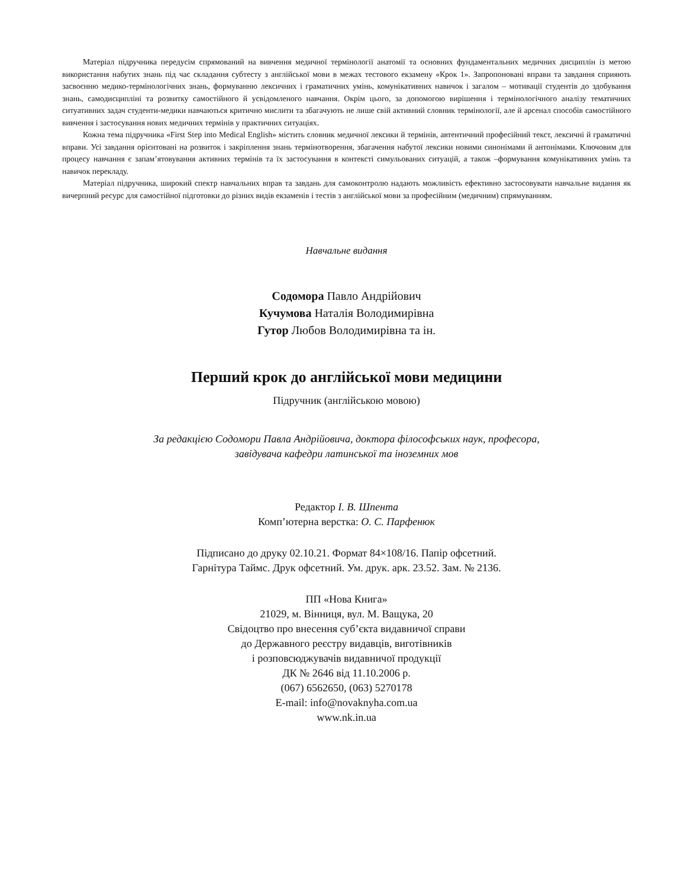Матеріал підручника передусім спрямований на вивчення медичної термінології анатомії та основних фундаментальних медичних дисциплін із метою використання набутих знань під час складання субтесту з англійської мови в межах тестового екзамену «Крок 1». Запропоновані вправи та завдання сприяють засвоєнню медико-термінологічних знань, формуванню лексичних і граматичних умінь, комунікативних навичок і загалом – мотивації студентів до здобування знань, самодисципліні та розвитку самостійного й усвідомленого навчання. Окрім цього, за допомогою вирішення і термінологічного аналізу тематичних ситуативних задач студенти-медики навчаються критично мислити та збагачують не лише свій активний словник термінології, але й арсенал способів самостійного вивчення і застосування нових медичних термінів у практичних ситуаціях.
Кожна тема підручника «First Step into Medical English» містить словник медичної лексики й термінів, автентичний професійний текст, лексичні й граматичні вправи. Усі завдання орієнтовані на розвиток і закріплення знань термінотворення, збагачення набутої лексики новими синонімами й антонімами. Ключовим для процесу навчання є запам’ятовування активних термінів та їх застосування в контексті симульованих ситуацій, а також –формування комунікативних умінь та навичок перекладу.
Матеріал підручника, широкий спектр навчальних вправ та завдань для самоконтролю надають можливість ефективно застосовувати навчальне видання як вичерпний ресурс для самостійної підготовки до різних видів екзаменів і тестів з англійської мови за професійним (медичним) спрямуванням.
Навчальне видання
Содомора Павло Андрійович
Кучумова Наталія Володимирівна
Гутор Любов Володимирівна та ін.
Перший крок до англійської мови медицини
Підручник (англійською мовою)
За редакцією Содомори Павла Андрійовича, доктора філософських наук, професора,
завідувача кафедри латинської та іноземних мов
Редактор І. В. Шпента
Комп’ютерна верстка: О. С. Парфенюк
Підписано до друку 02.10.21. Формат 84×108/16. Папір офсетний.
Гарнітура Таймс. Друк офсетний. Ум. друк. арк. 23.52. Зам. № 2136.
ПП «Нова Книга»
21029, м. Вінниця, вул. М. Ващука, 20
Свідоцтво про внесення суб’єкта видавничої справи
до Державного реєстру видавців, виготівників
і розповсюджувачів видавничої продукції
ДК № 2646 від 11.10.2006 р.
(067) 6562650, (063) 5270178
E-mail: info@novaknyha.com.ua
www.nk.in.ua